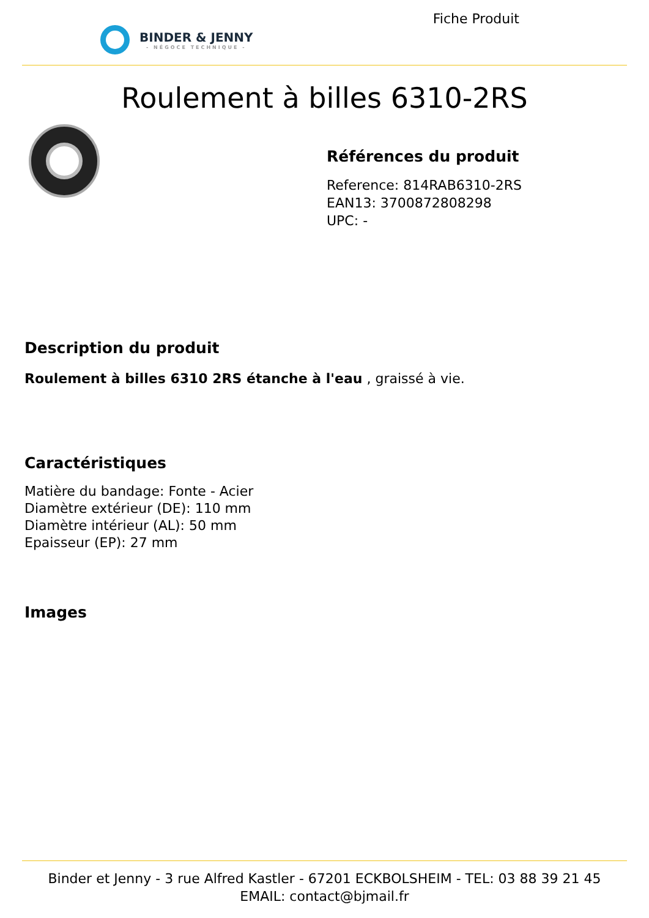BINDER & JENNY
- NÉGOCE TECHNIQUE -
Fiche Produit
Roulement à billes 6310-2RS
Références du produit
Reference: 814RAB6310-2RS
EAN13: 3700872808298
UPC: -
Description du produit
Roulement à billes 6310 2RS étanche à l'eau , graissé à vie.
Caractéristiques
Matière du bandage: Fonte - Acier
Diamètre extérieur (DE): 110 mm
Diamètre intérieur (AL): 50 mm
Epaisseur (EP): 27 mm
Images
Binder et Jenny - 3 rue Alfred Kastler - 67201 ECKBOLSHEIM - TEL: 03 88 39 21 45
EMAIL: contact@bjmail.fr